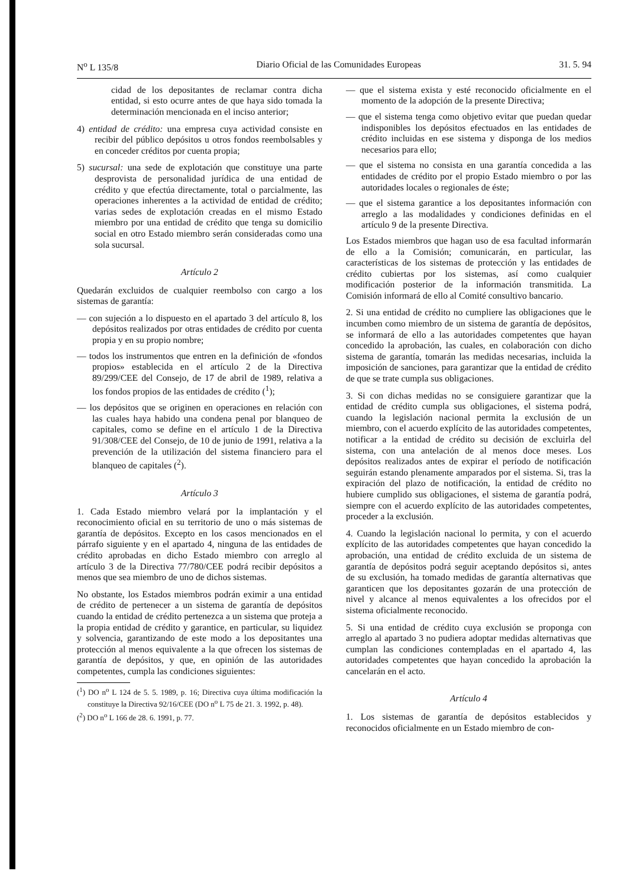N<sup>o</sup> L 135/8 Diario Oficial de las Comunidades Europeas 31. 5. 94
cidad de los depositantes de reclamar contra dicha entidad, si esto ocurre antes de que haya sido tomada la determinación mencionada en el inciso anterior;
4) entidad de crédito: una empresa cuya actividad consiste en recibir del público depósitos u otros fondos reembolsables y en conceder créditos por cuenta propia;
5) sucursal: una sede de explotación que constituye una parte desprovista de personalidad jurídica de una entidad de crédito y que efectúa directamente, total o parcialmente, las operaciones inherentes a la actividad de entidad de crédito; varias sedes de explotación creadas en el mismo Estado miembro por una entidad de crédito que tenga su domicilio social en otro Estado miembro serán consideradas como una sola sucursal.
Artículo 2
Quedarán excluidos de cualquier reembolso con cargo a los sistemas de garantía:
— con sujeción a lo dispuesto en el apartado 3 del artículo 8, los depósitos realizados por otras entidades de crédito por cuenta propia y en su propio nombre;
— todos los instrumentos que entren en la definición de «fondos propios» establecida en el artículo 2 de la Directiva 89/299/CEE del Consejo, de 17 de abril de 1989, relativa a los fondos propios de las entidades de crédito (<sup>1</sup>);
— los depósitos que se originen en operaciones en relación con las cuales haya habido una condena penal por blanqueo de capitales, como se define en el artículo 1 de la Directiva 91/308/CEE del Consejo, de 10 de junio de 1991, relativa a la prevención de la utilización del sistema financiero para el blanqueo de capitales (<sup>2</sup>).
Artículo 3
1. Cada Estado miembro velará por la implantación y el reconocimiento oficial en su territorio de uno o más sistemas de garantía de depósitos. Excepto en los casos mencionados en el párrafo siguiente y en el apartado 4, ninguna de las entidades de crédito aprobadas en dicho Estado miembro con arreglo al artículo 3 de la Directiva 77/780/CEE podrá recibir depósitos a menos que sea miembro de uno de dichos sistemas.
No obstante, los Estados miembros podrán eximir a una entidad de crédito de pertenecer a un sistema de garantía de depósitos cuando la entidad de crédito pertenezca a un sistema que proteja a la propia entidad de crédito y garantice, en particular, su liquidez y solvencia, garantizando de este modo a los depositantes una protección al menos equivalente a la que ofrecen los sistemas de garantía de depósitos, y que, en opinión de las autoridades competentes, cumpla las condiciones siguientes:
(<sup>1</sup>) DO n<sup>o</sup> L 124 de 5. 5. 1989, p. 16; Directiva cuya última modificación la constituye la Directiva 92/16/CEE (DO n<sup>o</sup> L 75 de 21. 3. 1992, p. 48).
(<sup>2</sup>) DO n<sup>o</sup> L 166 de 28. 6. 1991, p. 77.
— que el sistema exista y esté reconocido oficialmente en el momento de la adopción de la presente Directiva;
— que el sistema tenga como objetivo evitar que puedan quedar indisponibles los depósitos efectuados en las entidades de crédito incluidas en ese sistema y disponga de los medios necesarios para ello;
— que el sistema no consista en una garantía concedida a las entidades de crédito por el propio Estado miembro o por las autoridades locales o regionales de éste;
— que el sistema garantice a los depositantes información con arreglo a las modalidades y condiciones definidas en el artículo 9 de la presente Directiva.
Los Estados miembros que hagan uso de esa facultad informarán de ello a la Comisión; comunicarán, en particular, las características de los sistemas de protección y las entidades de crédito cubiertas por los sistemas, así como cualquier modificación posterior de la información transmitida. La Comisión informará de ello al Comité consultivo bancario.
2. Si una entidad de crédito no cumpliere las obligaciones que le incumben como miembro de un sistema de garantía de depósitos, se informará de ello a las autoridades competentes que hayan concedido la aprobación, las cuales, en colaboración con dicho sistema de garantía, tomarán las medidas necesarias, incluida la imposición de sanciones, para garantizar que la entidad de crédito de que se trate cumpla sus obligaciones.
3. Si con dichas medidas no se consiguiere garantizar que la entidad de crédito cumpla sus obligaciones, el sistema podrá, cuando la legislación nacional permita la exclusión de un miembro, con el acuerdo explícito de las autoridades competentes, notificar a la entidad de crédito su decisión de excluirla del sistema, con una antelación de al menos doce meses. Los depósitos realizados antes de expirar el período de notificación seguirán estando plenamente amparados por el sistema. Si, tras la expiración del plazo de notificación, la entidad de crédito no hubiere cumplido sus obligaciones, el sistema de garantía podrá, siempre con el acuerdo explícito de las autoridades competentes, proceder a la exclusión.
4. Cuando la legislación nacional lo permita, y con el acuerdo explícito de las autoridades competentes que hayan concedido la aprobación, una entidad de crédito excluida de un sistema de garantía de depósitos podrá seguir aceptando depósitos si, antes de su exclusión, ha tomado medidas de garantía alternativas que garanticen que los depositantes gozarán de una protección de nivel y alcance al menos equivalentes a los ofrecidos por el sistema oficialmente reconocido.
5. Si una entidad de crédito cuya exclusión se proponga con arreglo al apartado 3 no pudiera adoptar medidas alternativas que cumplan las condiciones contempladas en el apartado 4, las autoridades competentes que hayan concedido la aprobación la cancelarán en el acto.
Artículo 4
1. Los sistemas de garantía de depósitos establecidos y reconocidos oficialmente en un Estado miembro de con-